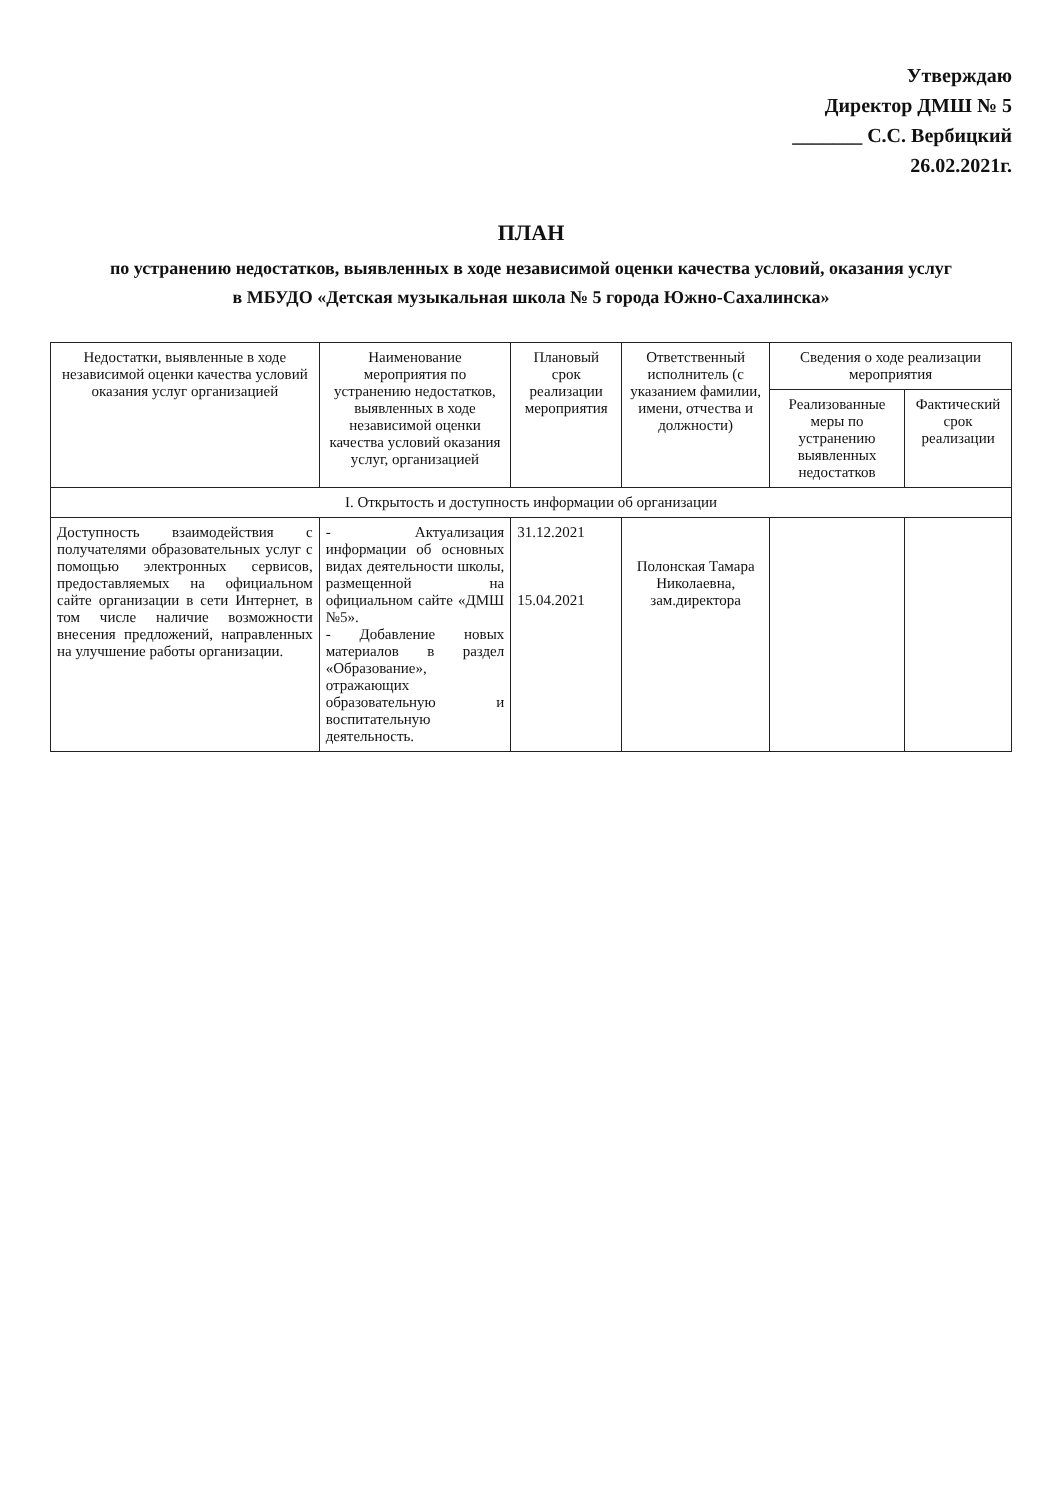Утверждаю
Директор ДМШ № 5
_______ С.С. Вербицкий
26.02.2021г.
ПЛАН
по устранению недостатков, выявленных в ходе независимой оценки качества условий, оказания услуг
в МБУДО «Детская музыкальная школа № 5 города Южно-Сахалинска»
| Недостатки, выявленные в ходе независимой оценки качества условий оказания услуг организацией | Наименование мероприятия по устранению недостатков, выявленных в ходе независимой оценки качества условий оказания услуг, организацией | Плановый срок реализации мероприятия | Ответственный исполнитель (с указанием фамилии, имени, отчества и должности) | Сведения о ходе реализации мероприятия | |
| --- | --- | --- | --- | --- | --- |
| | | | | Реализованные меры по устранению выявленных недостатков | Фактический срок реализации |
| I. Открытость и доступность информации об организации | | | | | |
| Доступность взаимодействия с получателями образовательных услуг с помощью электронных сервисов, предоставляемых на официальном сайте организации в сети Интернет, в том числе наличие возможности внесения предложений, направленных на улучшение работы организации. | - Актуализация информации об основных видах деятельности школы, размещенной на официальном сайте «ДМШ №5». - Добавление новых материалов в раздел «Образование», отражающих образовательную и воспитательную деятельность. | 31.12.2021 15.04.2021 | Полонская Тамара Николаевна, зам.директора | | |